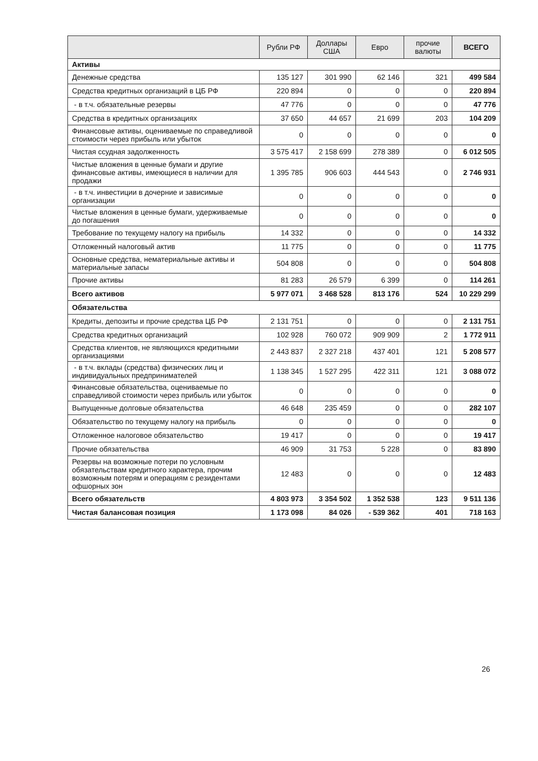| | Рубли РФ | Доллары США | Евро | прочие валюты | ВСЕГО |
| --- | --- | --- | --- | --- | --- |
| Активы | | | | | |
| Денежные средства | 135 127 | 301 990 | 62 146 | 321 | 499 584 |
| Средства кредитных организаций в ЦБ РФ | 220 894 | 0 | 0 | 0 | 220 894 |
| - в т.ч. обязательные резервы | 47 776 | 0 | 0 | 0 | 47 776 |
| Средства в кредитных организациях | 37 650 | 44 657 | 21 699 | 203 | 104 209 |
| Финансовые активы, оцениваемые по справедливой стоимости через прибыль или убыток | 0 | 0 | 0 | 0 | 0 |
| Чистая ссудная задолженность | 3 575 417 | 2 158 699 | 278 389 | 0 | 6 012 505 |
| Чистые вложения в ценные бумаги и другие финансовые активы, имеющиеся в наличии для продажи | 1 395 785 | 906 603 | 444 543 | 0 | 2 746 931 |
| - в т.ч. инвестиции в дочерние и зависимые организации | 0 | 0 | 0 | 0 | 0 |
| Чистые вложения в ценные бумаги, удерживаемые до погашения | 0 | 0 | 0 | 0 | 0 |
| Требование по текущему налогу на прибыль | 14 332 | 0 | 0 | 0 | 14 332 |
| Отложенный налоговый актив | 11 775 | 0 | 0 | 0 | 11 775 |
| Основные средства, нематериальные активы и материальные запасы | 504 808 | 0 | 0 | 0 | 504 808 |
| Прочие активы | 81 283 | 26 579 | 6 399 | 0 | 114 261 |
| Всего активов | 5 977 071 | 3 468 528 | 813 176 | 524 | 10 229 299 |
| Обязательства | | | | | |
| Кредиты, депозиты и прочие средства ЦБ РФ | 2 131 751 | 0 | 0 | 0 | 2 131 751 |
| Средства кредитных организаций | 102 928 | 760 072 | 909 909 | 2 | 1 772 911 |
| Средства клиентов, не являющихся кредитными организациями | 2 443 837 | 2 327 218 | 437 401 | 121 | 5 208 577 |
| - в т.ч. вклады (средства) физических лиц и индивидуальных предпринимателей | 1 138 345 | 1 527 295 | 422 311 | 121 | 3 088 072 |
| Финансовые обязательства, оцениваемые по справедливой стоимости через прибыль или убыток | 0 | 0 | 0 | 0 | 0 |
| Выпущенные долговые обязательства | 46 648 | 235 459 | 0 | 0 | 282 107 |
| Обязательство по текущему налогу на прибыль | 0 | 0 | 0 | 0 | 0 |
| Отложенное налоговое обязательство | 19 417 | 0 | 0 | 0 | 19 417 |
| Прочие обязательства | 46 909 | 31 753 | 5 228 | 0 | 83 890 |
| Резервы на возможные потери по условным обязательствам кредитного характера, прочим возможным потерям и операциям с резидентами офшорных зон | 12 483 | 0 | 0 | 0 | 12 483 |
| Всего обязательств | 4 803 973 | 3 354 502 | 1 352 538 | 123 | 9 511 136 |
| Чистая балансовая позиция | 1 173 098 | 84 026 | - 539 362 | 401 | 718 163 |
26